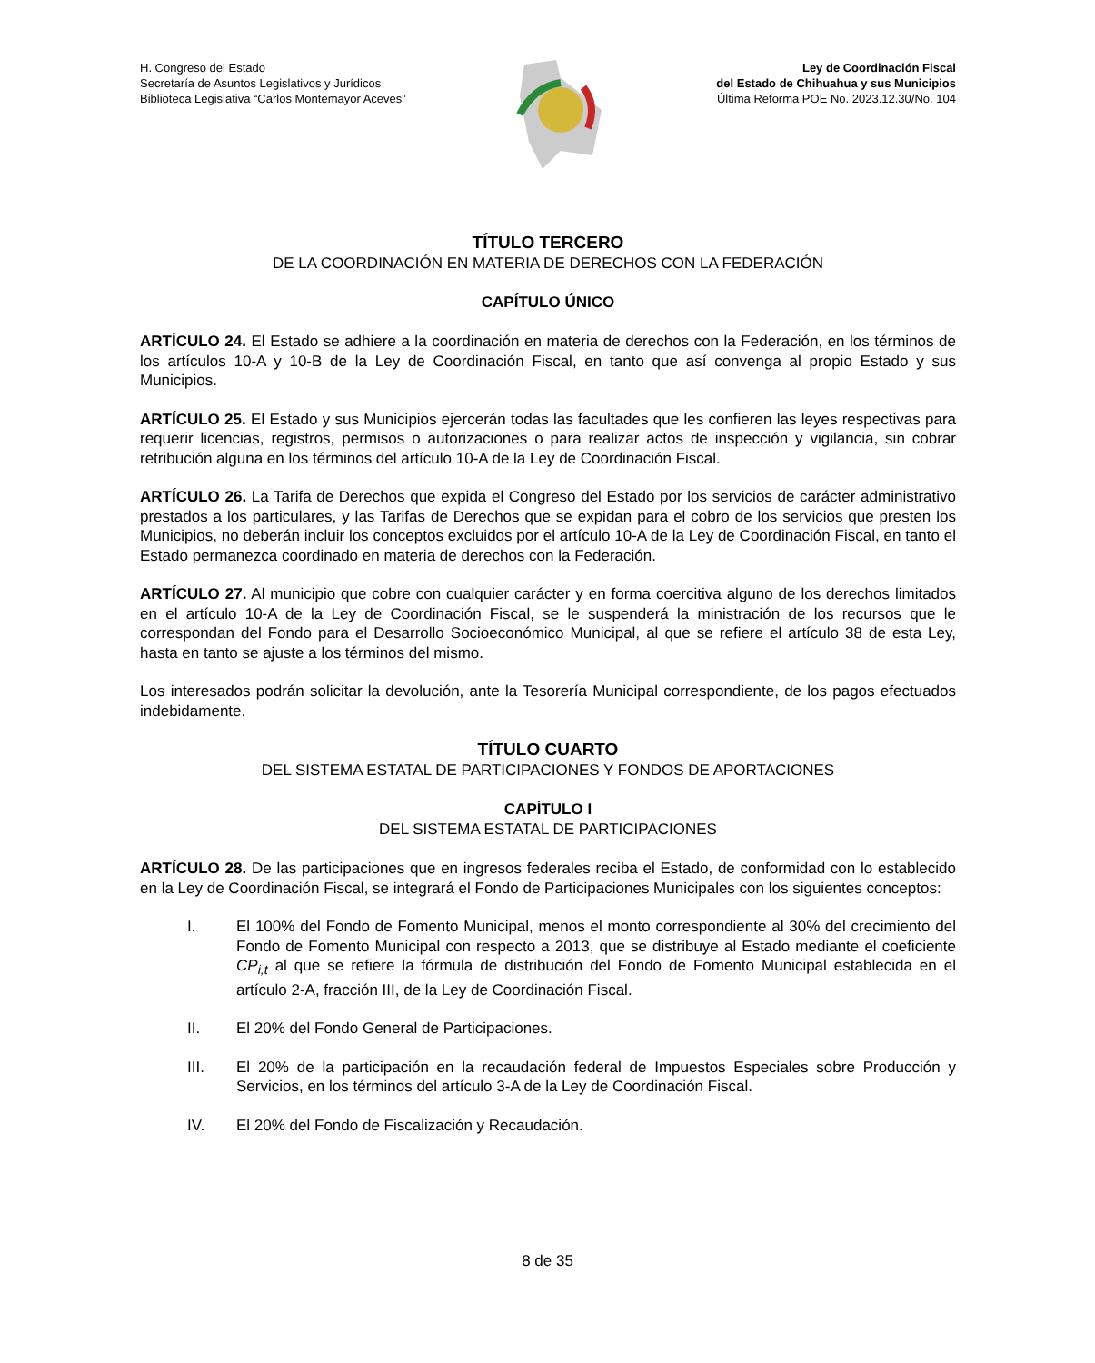H. Congreso del Estado
Secretaría de Asuntos Legislativos y Jurídicos
Biblioteca Legislativa “Carlos Montemayor Aceves”
Ley de Coordinación Fiscal
del Estado de Chihuahua y sus Municipios
Última Reforma POE No. 2023.12.30/No. 104
TÍTULO TERCERO
DE LA COORDINACIÓN EN MATERIA DE DERECHOS CON LA FEDERACIÓN
CAPÍTULO ÚNICO
ARTÍCULO 24. El Estado se adhiere a la coordinación en materia de derechos con la Federación, en los términos de los artículos 10-A y 10-B de la Ley de Coordinación Fiscal, en tanto que así convenga al propio Estado y sus Municipios.
ARTÍCULO 25. El Estado y sus Municipios ejercerán todas las facultades que les confieren las leyes respectivas para requerir licencias, registros, permisos o autorizaciones o para realizar actos de inspección y vigilancia, sin cobrar retribución alguna en los términos del artículo 10-A de la Ley de Coordinación Fiscal.
ARTÍCULO 26. La Tarifa de Derechos que expida el Congreso del Estado por los servicios de carácter administrativo prestados a los particulares, y las Tarifas de Derechos que se expidan para el cobro de los servicios que presten los Municipios, no deberán incluir los conceptos excluidos por el artículo 10-A de la Ley de Coordinación Fiscal, en tanto el Estado permanezca coordinado en materia de derechos con la Federación.
ARTÍCULO 27. Al municipio que cobre con cualquier carácter y en forma coercitiva alguno de los derechos limitados en el artículo 10-A de la Ley de Coordinación Fiscal, se le suspenderá la ministración de los recursos que le correspondan del Fondo para el Desarrollo Socioeconómico Municipal, al que se refiere el artículo 38 de esta Ley, hasta en tanto se ajuste a los términos del mismo.
Los interesados podrán solicitar la devolución, ante la Tesorería Municipal correspondiente, de los pagos efectuados indebidamente.
TÍTULO CUARTO
DEL SISTEMA ESTATAL DE PARTICIPACIONES Y FONDOS DE APORTACIONES
CAPÍTULO I
DEL SISTEMA ESTATAL DE PARTICIPACIONES
ARTÍCULO 28. De las participaciones que en ingresos federales reciba el Estado, de conformidad con lo establecido en la Ley de Coordinación Fiscal, se integrará el Fondo de Participaciones Municipales con los siguientes conceptos:
I. El 100% del Fondo de Fomento Municipal, menos el monto correspondiente al 30% del crecimiento del Fondo de Fomento Municipal con respecto a 2013, que se distribuye al Estado mediante el coeficiente CP<sub>i,t</sub> al que se refiere la fórmula de distribución del Fondo de Fomento Municipal establecida en el artículo 2-A, fracción III, de la Ley de Coordinación Fiscal.
II. El 20% del Fondo General de Participaciones.
III. El 20% de la participación en la recaudación federal de Impuestos Especiales sobre Producción y Servicios, en los términos del artículo 3-A de la Ley de Coordinación Fiscal.
IV. El 20% del Fondo de Fiscalización y Recaudación.
8 de 35